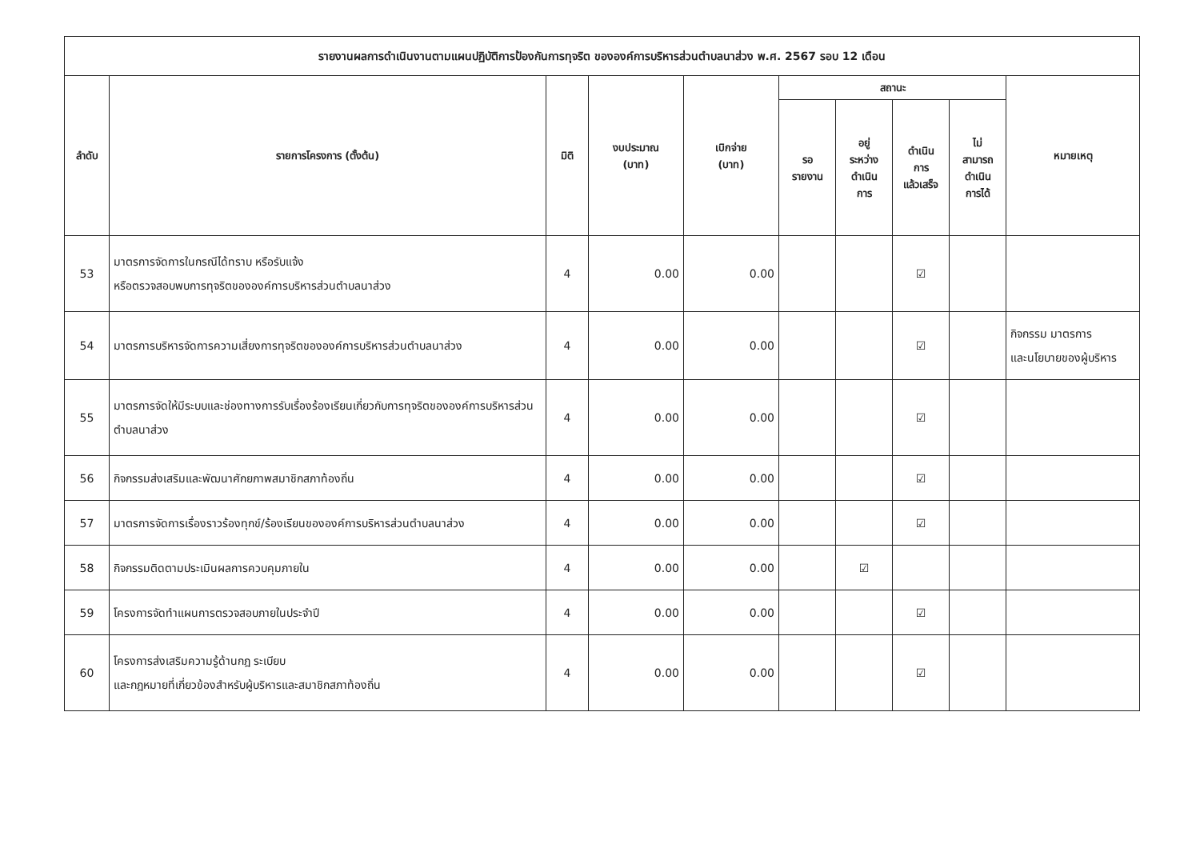| รายงานผลการดำเนินงานตามแผนปฏิบัติการป้องกันการทุจริต ขององค์การบริหารส่วนตำบลนาส่วง พ.ศ. 2567 รอบ 12 เดือน | | | | | | | | | |
| --- | --- | --- | --- | --- | --- | --- | --- | --- | --- |
| ลำดับ | รายการโครงการ (ตั้งต้น) | มิติ | งบประมาณ (บาท) | เบิกจ่าย (บาท) | สถานะ | | | | หมายเหตุ |
| | | | | | รอ รายงาน | อยู่ ระหว่าง ดำเนิน การ | ดำเนิน การ แล้วเสร็จ | ไม่ สามารถ ดำเนิน การได้ | |
| 53 | มาตรการจัดการในกรณีได้ทราบ หรือรับแจ้ง หรือตรวจสอบพบการทุจริตขององค์การบริหารส่วนตำบลนาส่วง | 4 | 0.00 | 0.00 | | | ☑ | | |
| 54 | มาตรการบริหารจัดการความเสี่ยงการทุจริตขององค์การบริหารส่วนตำบลนาส่วง | 4 | 0.00 | 0.00 | | | ☑ | | กิจกรรม มาตรการ และนโยบายของผู้บริหาร |
| 55 | มาตรการจัดให้มีระบบและช่องทางการรับเรื่องร้องเรียนเกี่ยวกับการทุจริตขององค์การบริหารส่วนตำบลนาส่วง | 4 | 0.00 | 0.00 | | | ☑ | | |
| 56 | กิจกรรมส่งเสริมและพัฒนาศักยภาพสมาชิกสภาท้องถิ่น | 4 | 0.00 | 0.00 | | | ☑ | | |
| 57 | มาตรการจัดการเรื่องราวร้องทุกข์/ร้องเรียนขององค์การบริหารส่วนตำบลนาส่วง | 4 | 0.00 | 0.00 | | | ☑ | | |
| 58 | กิจกรรมติดตามประเมินผลการควบคุมภายใน | 4 | 0.00 | 0.00 | | ☑ | | | |
| 59 | โครงการจัดทำแผนการตรวจสอบภายในประจำปี | 4 | 0.00 | 0.00 | | | ☑ | | |
| 60 | โครงการส่งเสริมความรู้ด้านกฎ ระเบียบ และกฎหมายที่เกี่ยวข้องสำหรับผู้บริหารและสมาชิกสภาท้องถิ่น | 4 | 0.00 | 0.00 | | | ☑ | | |